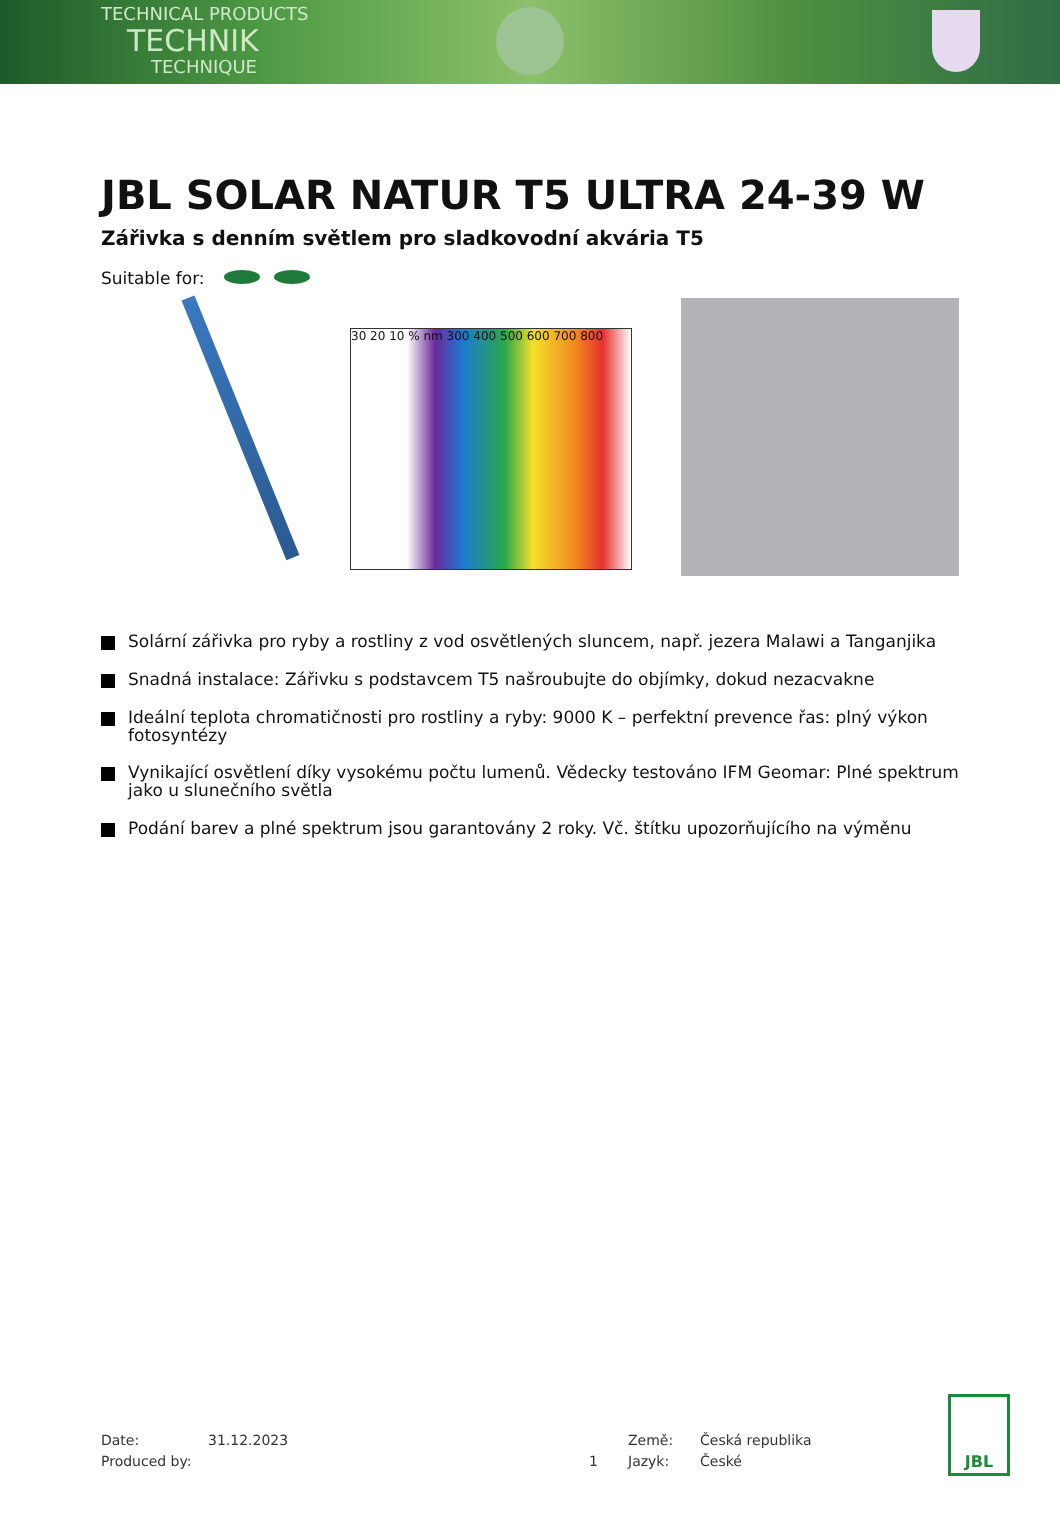TECHNICAL PRODUCTS
TECHNIK
TECHNIQUE
JBL SOLAR NATUR T5 ULTRA 24-39 W
Zářivka s denním světlem pro sladkovodní akvária T5
Suitable for:
30 20 10 % nm 300 400 500 600 700 800
Solární zářivka pro ryby a rostliny z vod osvětlených sluncem, např. jezera Malawi a Tanganjika
Snadná instalace: Zářivku s podstavcem T5 našroubujte do objímky, dokud nezacvakne
Ideální teplota chromatičnosti pro rostliny a ryby: 9000 K – perfektní prevence řas: plný výkon fotosyntézy
Vynikající osvětlení díky vysokému počtu lumenů. Vědecky testováno IFM Geomar: Plné spektrum jako u slunečního světla
Podání barev a plné spektrum jsou garantovány 2 roky. Vč. štítku upozorňujícího na výměnu
Date:
31.12.2023
Země:
Česká republika
Produced by:
1
Jazyk:
České
JBL